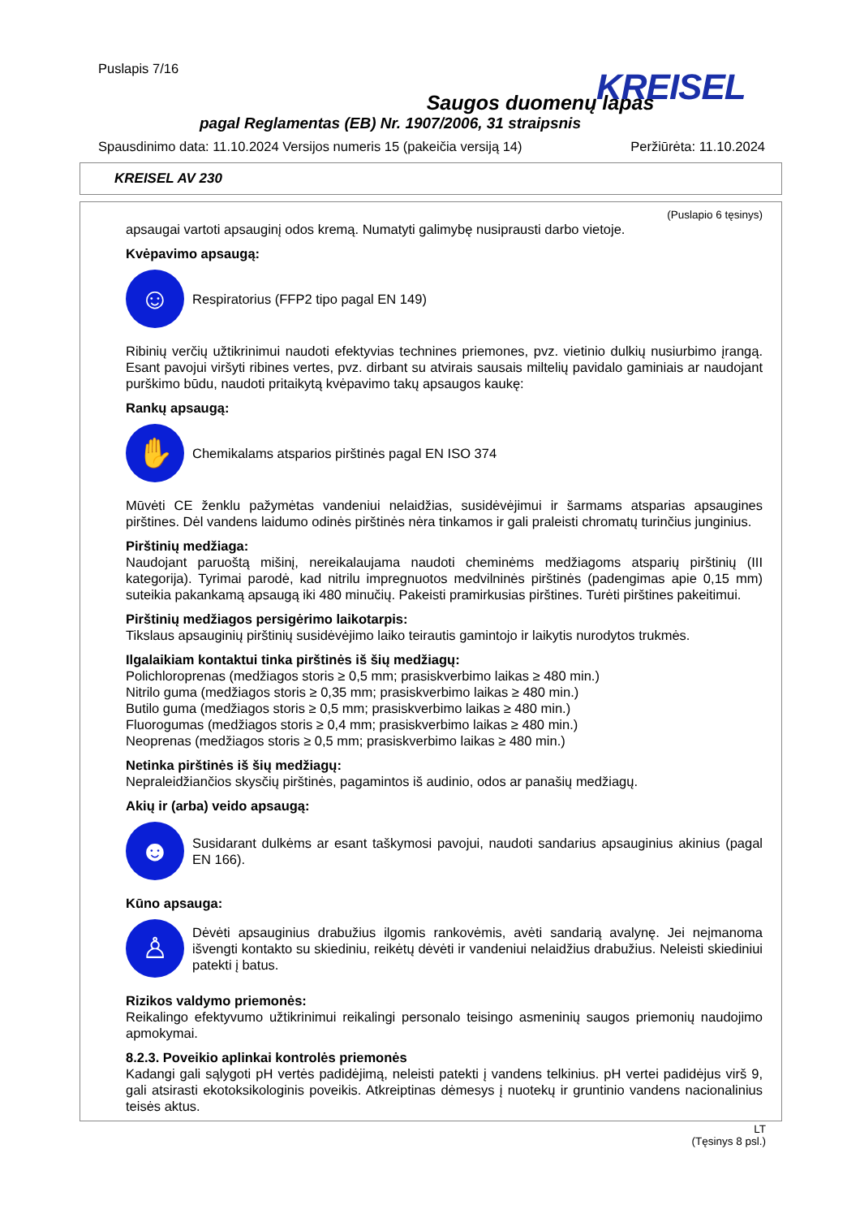Puslapis 7/16
Saugos duomenų lapas
pagal Reglamentas (EB) Nr. 1907/2006, 31 straipsnis
Spausdinimo data: 11.10.2024 Versijos numeris 15 (pakeičia versiją 14) Peržiūrėta: 11.10.2024
KREISEL
KREISEL AV 230
(Puslapio 6 tęsinys)
apsaugai vartoti apsauginį odos kremą. Numatyti galimybę nusiprausti darbo vietoje.
Kvėpavimo apsaugą:
☺
Respiratorius (FFP2 tipo pagal EN 149)
Ribinių verčių užtikrinimui naudoti efektyvias technines priemones, pvz. vietinio dulkių nusiurbimo įrangą. Esant pavojui viršyti ribines vertes, pvz. dirbant su atvirais sausais miltelių pavidalo gaminiais ar naudojant purškimo būdu, naudoti pritaikytą kvėpavimo takų apsaugos kaukę:
Rankų apsaugą:
✋
Chemikalams atsparios pirštinės pagal EN ISO 374
Mūvėti CE ženklu pažymėtas vandeniui nelaidžias, susidėvėjimui ir šarmams atsparias apsaugines pirštines. Dėl vandens laidumo odinės pirštinės nėra tinkamos ir gali praleisti chromatų turinčius junginius.
Pirštinių medžiaga:
Naudojant paruoštą mišinį, nereikalaujama naudoti cheminėms medžiagoms atsparių pirštinių (III kategorija). Tyrimai parodė, kad nitrilu impregnuotos medvilninės pirštinės (padengimas apie 0,15 mm) suteikia pakankamą apsaugą iki 480 minučių. Pakeisti pramirkusias pirštines. Turėti pirštines pakeitimui.
Pirštinių medžiagos persigėrimo laikotarpis:
Tikslaus apsauginių pirštinių susidėvėjimo laiko teirautis gamintojo ir laikytis nurodytos trukmės.
Ilgalaikiam kontaktui tinka pirštinės iš šių medžiagų:
Polichloroprenas (medžiagos storis ≥ 0,5 mm; prasiskverbimo laikas ≥ 480 min.)
Nitrilo guma (medžiagos storis ≥ 0,35 mm; prasiskverbimo laikas ≥ 480 min.)
Butilo guma (medžiagos storis ≥ 0,5 mm; prasiskverbimo laikas ≥ 480 min.)
Fluorogumas (medžiagos storis ≥ 0,4 mm; prasiskverbimo laikas ≥ 480 min.)
Neoprenas (medžiagos storis ≥ 0,5 mm; prasiskverbimo laikas ≥ 480 min.)
Netinka pirštinės iš šių medžiagų:
Nepraleidžiančios skysčių pirštinės, pagamintos iš audinio, odos ar panašių medžiagų.
Akių ir (arba) veido apsaugą:
☻
Susidarant dulkėms ar esant taškymosi pavojui, naudoti sandarius apsauginius akinius (pagal EN 166).
Kūno apsauga:
♙
Dėvėti apsauginius drabužius ilgomis rankovėmis, avėti sandarią avalynę. Jei neįmanoma išvengti kontakto su skiediniu, reikėtų dėvėti ir vandeniui nelaidžius drabužius. Neleisti skiediniui patekti į batus.
Rizikos valdymo priemonės:
Reikalingo efektyvumo užtikrinimui reikalingi personalo teisingo asmeninių saugos priemonių naudojimo apmokymai.
8.2.3. Poveikio aplinkai kontrolės priemonės
Kadangi gali sąlygoti pH vertės padidėjimą, neleisti patekti į vandens telkinius. pH vertei padidėjus virš 9, gali atsirasti ekotoksikologinis poveikis. Atkreiptinas dėmesys į nuotekų ir gruntinio vandens nacionalinius teisės aktus.
LT
(Tęsinys 8 psl.)